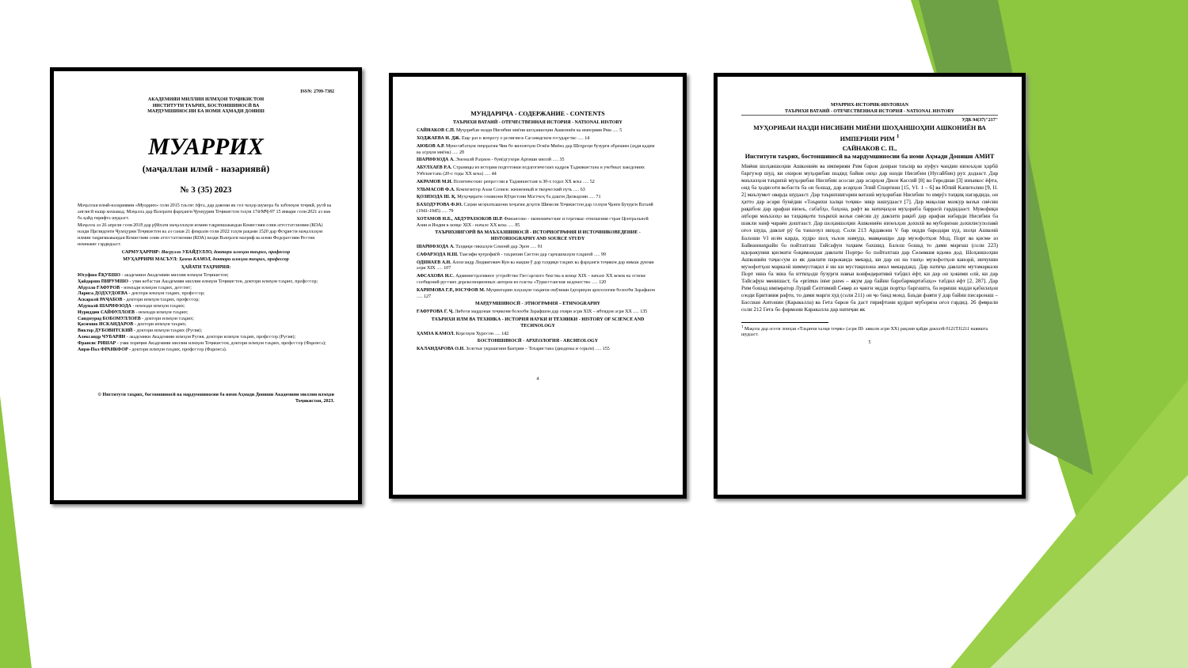ISSN: 2709-7382
АКАДЕМИЯИ МИЛЛИИ ИЛМҲОИ ТОҶИКИСТОН
ИНСТИТУТИ ТАЪРИХ, БОСТОНШИНОСӢ ВА
МАРДУМШИНОСИИ БА НОМИ АҲМАДИ ДОНИШ
МУАРРИХ
(маҷаллаи илмӣ - назариявӣ)
№ 3 (35) 2023
Маҷаллаи илмӣ-назариявии «Муаррих» соли 2015 таъсис ёфта, дар давоми як сол чаҳор шумора ба забонҳои тоҷикӣ, русӣ ва англисӣ нашр мешавад. Маҷалла дар Вазорати фарҳанги Ҷумҳурии Тоҷикистон таҳти 174/МҶ-97 15 январи соли 2021 аз нав ба қайд гирифта шудааст.
Маҷалла аз 26 апрели соли 2018 дар рӯйхати маҷаллаҳои илмии тақризшавандаи Комиссияи олии аттестатсионии (КОА) назди Президенти Ҷумҳурии Тоҷикистон ва аз санаи 21 феврали соли 2022 таҳти рақами 1520 дар Феҳристи маҷаллаҳои илмии тақризшавандаи Комиссияи олии аттестатсионии (КОА) назди Вазорати маориф ва илми Федератсияи Россия номнавис гардидааст.
САРМУҲАРРИР: Насрулло УБАЙДУЛЛО, доктори илмҳои таърих, профессор
МУҲАРРИРИ МАСЪУЛ: Ҳамза КАМОЛ, доктори илмҳои таърих, профессор
ҲАЙАТИ ТАҲРИРИЯ:
Юсуфшо ЁҚУБШО - академики Академияи миллии илмҳои Тоҷикистон;
Ҳайдаршо ПИРУМШО - узви вобастаи Академияи миллии илмҳои Тоҷикистон, доктори илмҳои таърих, профессор;
Абдулло ҒАФУРОВ - номзади илмҳои таърих, дотсент;
Лариса ДОДХУДОЕВА - доктори илмҳои таърих, профессор;
Аскаралӣ РАҶАБОВ - доктори илмҳои таърих, профессор;
Абдувалӣ ШАРИФЗОДА - номзади илмҳои таърих;
Нуриддин САЙФУЛЛОЕВ - номзади илмҳои таърих;
Саидмурод БОБОМУЛЛОЕВ - доктори илмҳои таърих;
Қосимшо ИСКАНДАРОВ - доктори илмҳои таърих;
Виктор ДУБОВИТСКИЙ - доктори илмҳои таърих (Русия);
Александр ЧУБАРЯН - академики Академияи илмҳои Русия, доктори илмҳои таърих, профессор (Русия);
Франсис РИШАР - узви хориҷии Академияи миллии илмҳои Тоҷикистон, доктори илмҳои таърих, профессор (Фаронса);
Анри-Пол ФРАНКФОР - доктори илмҳои таърих, профессор (Фаронса).
© Институти таърих, бостоншиносӣ ва мардумшиносии ба номи Аҳмади Дониши Академияи миллии илмҳои Тоҷикистон, 2023.
МУНДАРИҶА - СОДЕРЖАНИЕ - CONTENTS
ТАЪРИХИ ВАТАНӢ - ОТЕЧЕСТВЕННАЯ ИСТОРИЯ - NATIONAL HISTORY
САЙНАКОВ С.П. Муҳорибаи назди Нисибин миёни шоҳаншоҳии Ашкониён ва империяи Рим ..... 5
ХОДЖАЕВА Н. ДЖ. Еще раз к вопросу о религии в Сасанидском государстве ..... 14
АЮБОВ А.Р. Муносибатҳои тиҷоратии Чин бо вилоятҳои Осиёи Миёна дар Шоҳроҳи бузурги абрешим (аҳди қадим ва асрҳои миёна) ..... 28
ШАРИФЗОДА А. Эмомалӣ Раҳмон - бунёдгузори Артиши миллӣ ..... 35
АБУЛХАЕВ Р.А. Страницы из истории подготовки педагогических кадров Таджикистана в учебных заведениях Узбекистана (20-е годы ХХ века) ..... 44
АКРАМОВ М.И. Политические репрессии в Таджикистане в 30-х годах ХХ века ..... 52
УЛЬМАСОВ Ф.А. Композитор Азам Солиев: жизненный и творческий путь ..... 63
ҚОЗИЗОДА Ш. Қ. Муҳоҷирати сокинони Кӯҳистони Мастчоҳ ба дашти Дилварзин ..... 71
БАХОДУРОВА Ф.Ю. Саҳми меҳнаткашони хоҷагии деҳоти Шимоли Тоҷикистон дар солҳои Ҷанги Бузурги Ватанӣ (1941-1945) ..... 79
ХОТАМОВ Н.Б., АБДУРАЗЗОКОВ Ш.Р. Финансово - экономические и торговые отношения стран Центральной Азии и Индии в конце XIX - начале XX века ..... 85
ТАЪРИХНИГОРӢ ВА МАЪХАЗШИНОСӢ - ИСТОРИОГРАФИЯ И ИСТОЧНИКОВЕДЕНИЕ - HISTORIOGRAPHY AND SOURCE STUDY
ШАРИФЗОДА А. Таҳқиқи сиккаҳои Сомонӣ дар Эрон ..... 91
САФАРЗОДА Н.Ш. Тавсифи ҷуғрофиёӣ - таърихии Систон дар сарчашмаҳои таърихӣ ..... 99
ОДИНАЕВ А.Н. Александр Людвигович Кун ва нақши ӯ дар таҳқиқи таърих ва фарҳанги тоҷикон дар нимаи дуюми асри XIX ..... 107
АФСАХОВА Н.С. Административное устройство Гиссарского бекства в конце XIX – начале XX веков на основе сообщений русских дореволюционных авторов из газеты «Туркестанские ведомости» ..... 120
КАРИМОВА Г.Р., ЮСУФОВ М. Муҳимтарин лаҳзаҳои таърихи омӯзиши ёдгориҳои археологии болооби Зарафшон ..... 127
МАРДУМШИНОСӢ - ЭТНОГРАФИЯ – ETHNOGRAPHY
ҒАФУРОВА Г. Ҷ. Либоси мардонаи тоҷикони болооби Зарафшон дар охири асри XIX – ибтидои асри XX ..... 135
ТАЪРИХИ ИЛМ ВА ТЕХНИКА - ИСТОРИЯ НАУКИ И ТЕХНИКИ - HISTORY OF SCIENCE AND TECHNOLOGY
ҲАМЗА КАМОЛ. Корезҳои Хуросон ..... 142
БОСТОНШИНОСӢ - АРХЕОЛОГИЯ - ARCHEOLOGY
КАЛАНДАРОВА О.И. Золотые украшения Бактрии – Тохаристана (диадемы и серьги) ..... 155
4
МУАРРИХ-ИСТОРИК-HISTORIAN
ТАЪРИХИ ВАТАНӢ - ОТЕЧЕСТВЕННАЯ ИСТОРИЯ - NATIONAL HISTORY
УДК 94(37)"217"
МУҲОРИБАИ НАЗДИ НИСИБИН МИЁНИ ШОҲАНШОҲИИ АШКОНИЁН ВА ИМПЕРИЯИ РИМ <sup>1</sup>
САЙНАКОВ С. П.,
Институти таърих, бостоншиносӣ ва мардумшиносии ба номи Аҳмади Дониши АМИТ
Миёни шоҳаншоҳии Ашкониён ва империяи Рим барои доираи таъсир ва нуфуз чандин низоъҳои ҳарбӣ баргузор шуд, ки охирон муҳорибаи шадид байни онҳо дар назди Нисибин (Нусайбин) рух додааст. Дар маъхазҳои таърихӣ муҳорибаи Нисибин асосан дар асарҳои Дион Кассий [8] ва Геродиан [3] инъикос ёфта, оид ба ҳодисоти вобаста ба он бошад, дар асарҳои Элий Спартиан [15, VI. 1 – 6] ва Юлий Капитолин [9, II. 2] маълумот оварда шудааст. Дар таърихнигории ватанӣ муҳорибаи Нисибин то имрӯз таҳқиқ нагардида, он ҳатто дар асари бунёдии «Таърихи халқи тоҷик» зикр нашудааст [7]. Дар мақолаи мазкур вазъи сиёсии рақибон дар арафаи низоъ, сабабҳо, баҳона, рафт ва натиҷаҳои муҳориба баррасӣ гардидааст. Мувофиқи ахбори маъхазҳо ва таҳқиқоти таърихӣ вазъи сиёсии ду давлати рақиб дар арафаи набарди Нисибин ба шакли заиф чараён доштааст. Дар шоҳаншоҳии Ашкониён низоъҳои дохилӣ ва муборизаи дохилисулолавӣ оғоз шуда, давлат рӯ ба таназзул ниҳод. Соли 213 Ардавони V бар зидди бародари худ, шоҳи Ашконӣ Балоши VI исён карда, худро шоҳ эълон намуда, мавқеашро дар музофотҳои Мод, Порт ва қисме аз Байнаннаҳрайн бо пойтахташ Тайсафун таҳким бахшид. Балош бошад то дами марғаш (соли 223) идоракунии қисмати боқимондаи давлати Портро бо пойтахташ дар Селевкия идома дод. Шоҳаншоҳии Ашкониён таҷассум аз як давлати пароканда мекард, ки дар он на танҳо музофотҳои канорӣ, инчунин музофотҳои марказӣ ниммустақил ё ин ки мустақилона амал мекарданд. Дар натиҷа давлати мутамаркази Порт зина ба зина ба иттиҳоди бузурги навъи конфедеративӣ табдил ёфт, ки дар он ҳокими олӣ, ки дар Тайсафун менишаст, ба «primus inter pares – якум дар байни баробармартабаҳо» табдил ёфт [2, 287]. Дар Рим бошад император Луций Септимий Север аз ҷанги зидди портҳо баргашта, ба юриши зидди қабилаҳои озоди Британия рафта, то дами марги худ (соли 211) он ҷо банд монд. Баъди фавти ӯ дар байни писаронаш – Бассиан Антонин (Каракалла) ва Гета барои ба даст гирифтани қудрат мубориза оғоз гардид. 26 феврали соли 212 Гета бо фармони Каракалла дар натиҷаи як
<sup>1</sup> Мақола дар асоси лоиҳаи «Таърихи халқи тоҷик» (асри III- аввали асри ХХ) рақами қайди давлатӣ 0121ТЈ1211 навишта шудааст.
5